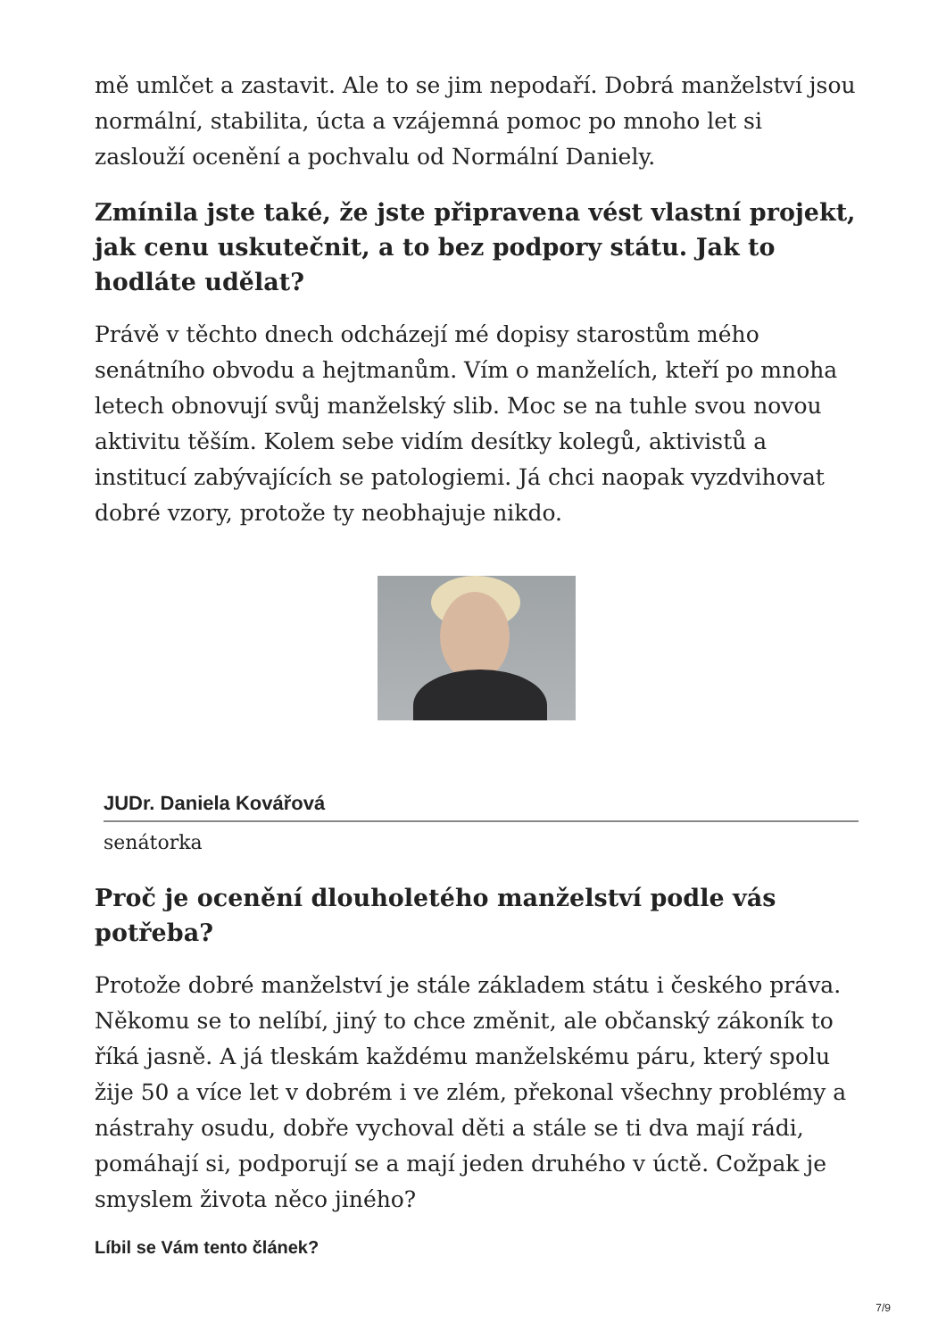mě umlčet a zastavit. Ale to se jim nepodaří. Dobrá manželství jsou normální, stabilita, úcta a vzájemná pomoc po mnoho let si zaslouží ocenění a pochvalu od Normální Daniely.
Zmínila jste také, že jste připravena vést vlastní projekt, jak cenu uskutečnit, a to bez podpory státu. Jak to hodláte udělat?
Právě v těchto dnech odcházejí mé dopisy starostům mého senátního obvodu a hejtmanům. Vím o manželích, kteří po mnoha letech obnovují svůj manželský slib. Moc se na tuhle svou novou aktivitu těším. Kolem sebe vidím desítky kolegů, aktivistů a institucí zabývajících se patologiemi. Já chci naopak vyzdvihovat dobré vzory, protože ty neobhajuje nikdo.
JUDr. Daniela Kovářová
senátorka
Proč je ocenění dlouholetého manželství podle vás potřeba?
Protože dobré manželství je stále základem státu i českého práva. Někomu se to nelíbí, jiný to chce změnit, ale občanský zákoník to říká jasně. A já tleskám každému manželskému páru, který spolu žije 50 a více let v dobrém i ve zlém, překonal všechny problémy a nástrahy osudu, dobře vychoval děti a stále se ti dva mají rádi, pomáhají si, podporují se a mají jeden druhého v úctě. Cožpak je smyslem života něco jiného?
Líbil se Vám tento článek?
7/9